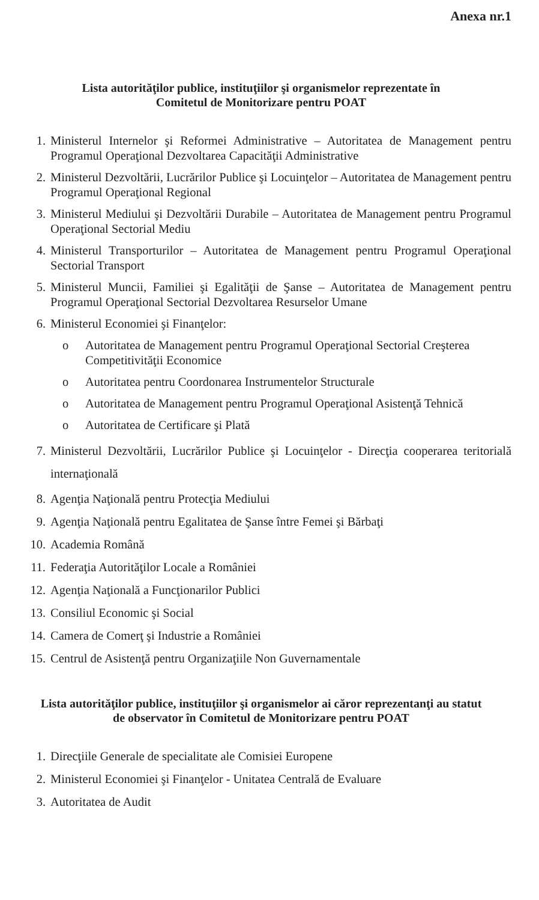Anexa nr.1
Lista autorităţilor publice, instituţiilor şi organismelor reprezentate în
Comitetul de Monitorizare pentru POAT
1. Ministerul Internelor şi Reformei Administrative – Autoritatea de Management pentru Programul Operaţional Dezvoltarea Capacităţii Administrative
2. Ministerul Dezvoltării, Lucrărilor Publice şi Locuinţelor – Autoritatea de Management pentru Programul Operaţional Regional
3. Ministerul Mediului şi Dezvoltării Durabile – Autoritatea de Management pentru Programul Operaţional Sectorial Mediu
4. Ministerul Transporturilor – Autoritatea de Management pentru Programul Operaţional Sectorial Transport
5. Ministerul Muncii, Familiei şi Egalităţii de Şanse – Autoritatea de Management pentru Programul Operaţional Sectorial Dezvoltarea Resurselor Umane
6. Ministerul Economiei şi Finanţelor:
o Autoritatea de Management pentru Programul Operaţional Sectorial Creşterea Competitivităţii Economice
o Autoritatea pentru Coordonarea Instrumentelor Structurale
o Autoritatea de Management pentru Programul Operaţional Asistenţă Tehnică
o Autoritatea de Certificare şi Plată
7. Ministerul Dezvoltării, Lucrărilor Publice şi Locuinţelor - Direcţia cooperarea teritorială internaţională
8. Agenţia Naţională pentru Protecţia Mediului
9. Agenţia Naţională pentru Egalitatea de Şanse între Femei şi Bărbaţi
10. Academia Română
11. Federaţia Autorităţilor Locale a României
12. Agenţia Naţională a Funcţionarilor Publici
13. Consiliul Economic şi Social
14. Camera de Comerţ şi Industrie a României
15. Centrul de Asistenţă pentru Organizaţiile Non Guvernamentale
Lista autorităţilor publice, instituţiilor şi organismelor ai căror reprezentanţi au statut
de observator în Comitetul de Monitorizare pentru POAT
1. Direcţiile Generale de specialitate ale Comisiei Europene
2. Ministerul Economiei şi Finanţelor - Unitatea Centrală de Evaluare
3. Autoritatea de Audit